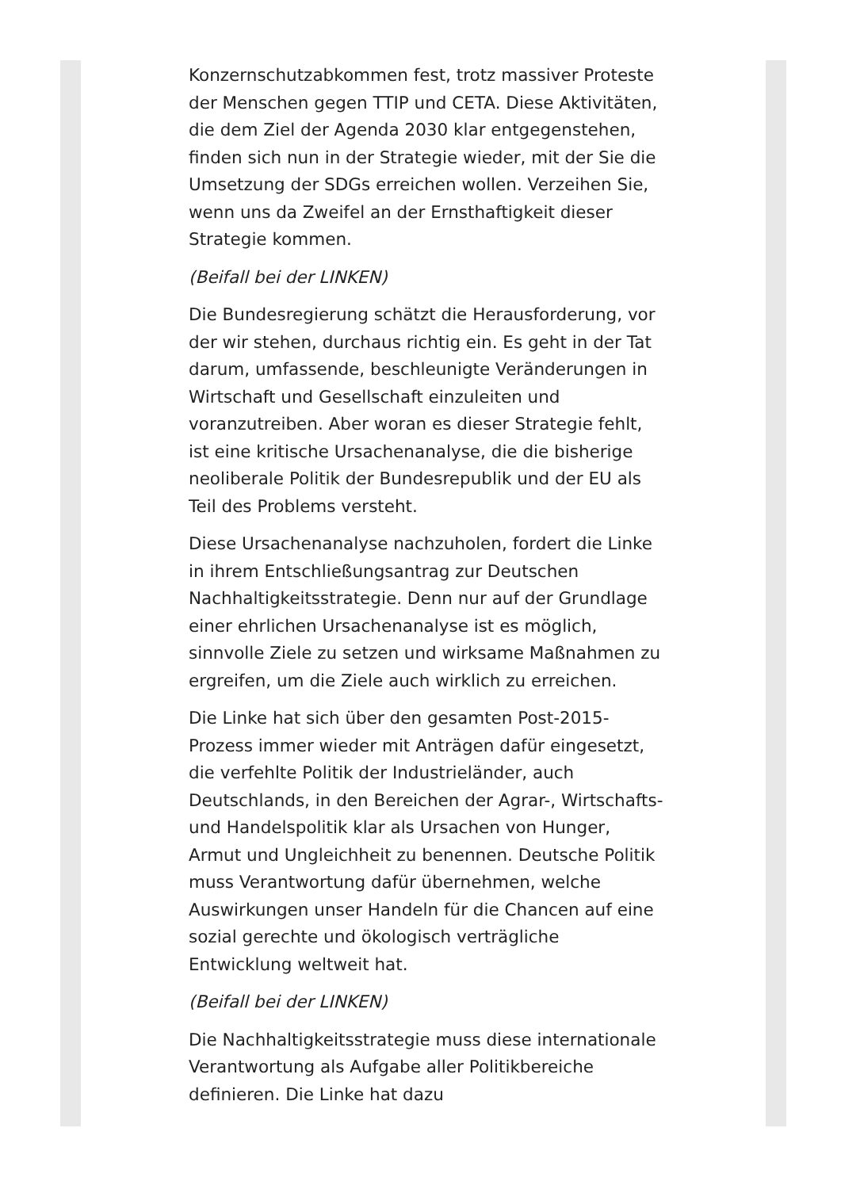Konzernschutzabkommen fest, trotz massiver Proteste der Menschen gegen TTIP und CETA. Diese Aktivitäten, die dem Ziel der Agenda 2030 klar entgegenstehen, finden sich nun in der Strategie wieder, mit der Sie die Umsetzung der SDGs erreichen wollen. Verzeihen Sie, wenn uns da Zweifel an der Ernsthaftigkeit dieser Strategie kommen.
(Beifall bei der LINKEN)
Die Bundesregierung schätzt die Herausforderung, vor der wir stehen, durchaus richtig ein. Es geht in der Tat darum, umfassende, beschleunigte Veränderungen in Wirtschaft und Gesellschaft einzuleiten und voranzutreiben. Aber woran es dieser Strategie fehlt, ist eine kritische Ursachenanalyse, die die bisherige neoliberale Politik der Bundesrepublik und der EU als Teil des Problems versteht.
Diese Ursachenanalyse nachzuholen, fordert die Linke in ihrem Entschließungsantrag zur Deutschen Nachhaltigkeitsstrategie. Denn nur auf der Grundlage einer ehrlichen Ursachenanalyse ist es möglich, sinnvolle Ziele zu setzen und wirksame Maßnahmen zu ergreifen, um die Ziele auch wirklich zu erreichen.
Die Linke hat sich über den gesamten Post-2015-Prozess immer wieder mit Anträgen dafür eingesetzt, die verfehlte Politik der Industrieländer, auch Deutschlands, in den Bereichen der Agrar-, Wirtschafts- und Handelspolitik klar als Ursachen von Hunger, Armut und Ungleichheit zu benennen. Deutsche Politik muss Verantwortung dafür übernehmen, welche Auswirkungen unser Handeln für die Chancen auf eine sozial gerechte und ökologisch verträgliche Entwicklung weltweit hat.
(Beifall bei der LINKEN)
Die Nachhaltigkeitsstrategie muss diese internationale Verantwortung als Aufgabe aller Politikbereiche definieren. Die Linke hat dazu